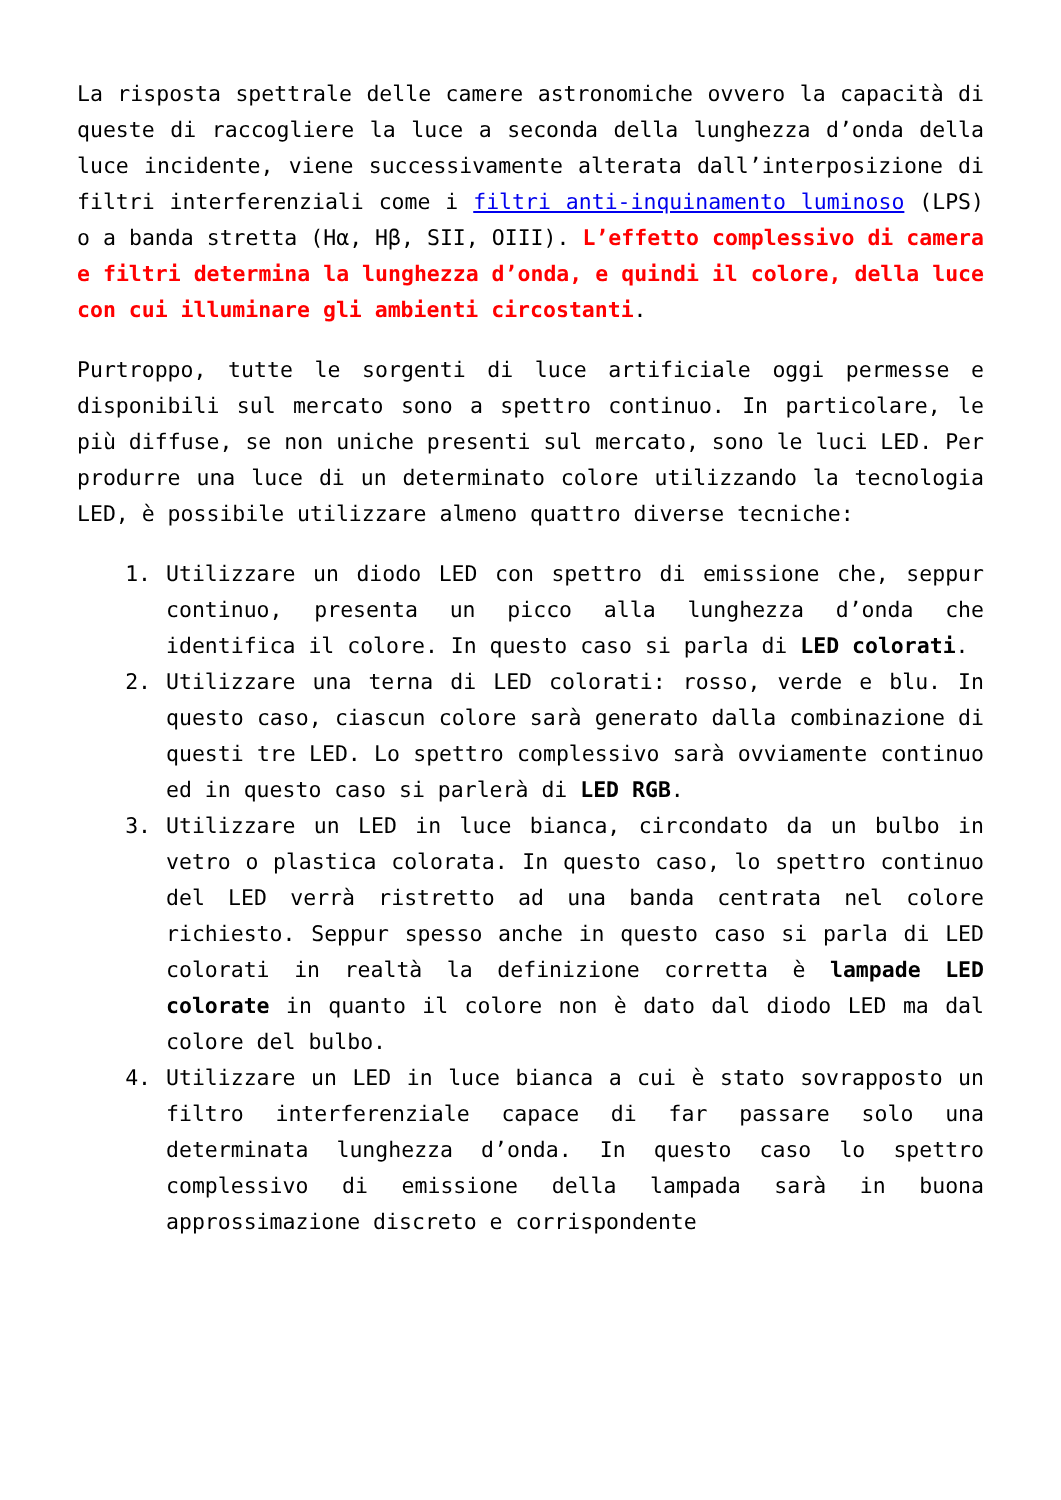La risposta spettrale delle camere astronomiche ovvero la capacità di queste di raccogliere la luce a seconda della lunghezza d’onda della luce incidente, viene successivamente alterata dall’interposizione di filtri interferenziali come i filtri anti-inquinamento luminoso (LPS) o a banda stretta (Hα, Hβ, SII, OIII). L’effetto complessivo di camera e filtri determina la lunghezza d’onda, e quindi il colore, della luce con cui illuminare gli ambienti circostanti.
Purtroppo, tutte le sorgenti di luce artificiale oggi permesse e disponibili sul mercato sono a spettro continuo. In particolare, le più diffuse, se non uniche presenti sul mercato, sono le luci LED. Per produrre una luce di un determinato colore utilizzando la tecnologia LED, è possibile utilizzare almeno quattro diverse tecniche:
1. Utilizzare un diodo LED con spettro di emissione che, seppur continuo, presenta un picco alla lunghezza d’onda che identifica il colore. In questo caso si parla di LED colorati.
2. Utilizzare una terna di LED colorati: rosso, verde e blu. In questo caso, ciascun colore sarà generato dalla combinazione di questi tre LED. Lo spettro complessivo sarà ovviamente continuo ed in questo caso si parlerà di LED RGB.
3. Utilizzare un LED in luce bianca, circondato da un bulbo in vetro o plastica colorata. In questo caso, lo spettro continuo del LED verrà ristretto ad una banda centrata nel colore richiesto. Seppur spesso anche in questo caso si parla di LED colorati in realtà la definizione corretta è lampade LED colorate in quanto il colore non è dato dal diodo LED ma dal colore del bulbo.
4. Utilizzare un LED in luce bianca a cui è stato sovrapposto un filtro interferenziale capace di far passare solo una determinata lunghezza d’onda. In questo caso lo spettro complessivo di emissione della lampada sarà in buona approssimazione discreto e corrispondente